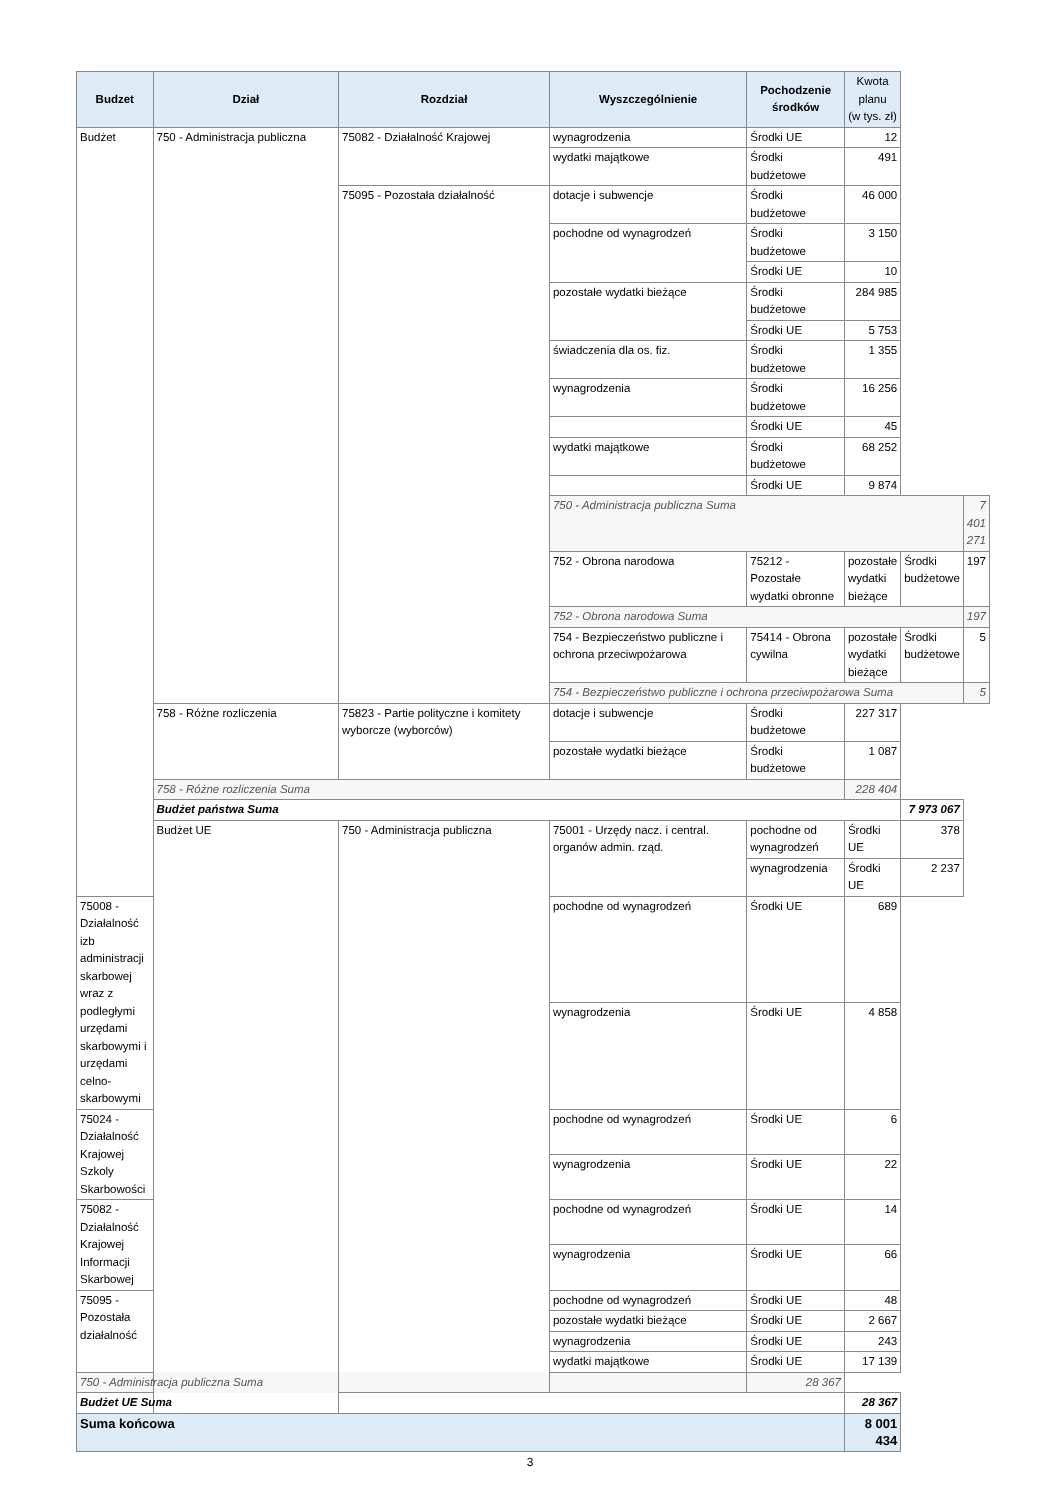| Budzet | Dział | Rozdział | Wyszczególnienie | Pochodzenie środków | Kwota planu (w tys. zł) | | |
| --- | --- | --- | --- | --- | --- | --- | --- |
| Budżet | 750 - Administracja publiczna | 75082 - Działalność Krajowej | wynagrodzenia | Środki UE | 12 | | |
| | | | wydatki majątkowe | Środki budżetowe | 491 | | |
| | | 75095 - Pozostała działalność | dotacje i subwencje | Środki budżetowe | 46 000 | | |
| | | | pochodne od wynagrodzeń | Środki budżetowe | 3 150 | | |
| | | | | Środki UE | 10 | | |
| | | | pozostałe wydatki bieżące | Środki budżetowe | 284 985 | | |
| | | | | Środki UE | 5 753 | | |
| | | | świadczenia dla os. fiz. | Środki budżetowe | 1 355 | | |
| | | | wynagrodzenia | Środki budżetowe | 16 256 | | |
| | | | | Środki UE | 45 | | |
| | | | wydatki majątkowe | Środki budżetowe | 68 252 | | |
| | | | | Środki UE | 9 874 | | |
| | | | 750 - Administracja publiczna Suma | | | | 7 401 271 |
| | | | 752 - Obrona narodowa | 75212 - Pozostałe wydatki obronne | pozostałe wydatki bieżące | Środki budżetowe | 197 |
| | | | 752 - Obrona narodowa Suma | | | | 197 |
| | | | 754 - Bezpieczeństwo publiczne i ochrona przeciwpożarowa | 75414 - Obrona cywilna | pozostałe wydatki bieżące | Środki budżetowe | 5 |
| | | | 754 - Bezpieczeństwo publiczne i ochrona przeciwpożarowa Suma | | | | 5 |
| | 758 - Różne rozliczenia | 75823 - Partie polityczne i komitety wyborcze (wyborców) | dotacje i subwencje | Środki budżetowe | 227 317 | | |
| | | | pozostałe wydatki bieżące | Środki budżetowe | 1 087 | | |
| | 758 - Różne rozliczenia Suma | | | | 228 404 | | |
| | Budżet państwa Suma | | | | | 7 973 067 | |
| | Budżet UE | 750 - Administracja publiczna | 75001 - Urzędy nacz. i central. organów admin. rząd. | pochodne od wynagrodzeń | Środki UE | 378 | |
| | | | | wynagrodzenia | Środki UE | 2 237 | |
| 75008 - Działalność izb administracji skarbowej wraz z podległymi urzędami skarbowymi i urzędami celno-skarbowymi | | | pochodne od wynagrodzeń | Środki UE | 689 | | |
| | | | wynagrodzenia | Środki UE | 4 858 | | |
| 75024 - Działalność Krajowej Szkoly Skarbowości | | | pochodne od wynagrodzeń | Środki UE | 6 | | |
| | | | wynagrodzenia | Środki UE | 22 | | |
| 75082 - Działalność Krajowej Informacji Skarbowej | | | pochodne od wynagrodzeń | Środki UE | 14 | | |
| | | | wynagrodzenia | Środki UE | 66 | | |
| 75095 - Pozostała działalność | | | pochodne od wynagrodzeń | Środki UE | 48 | | |
| | | | pozostałe wydatki bieżące | Środki UE | 2 667 | | |
| | | | wynagrodzenia | Środki UE | 243 | | |
| | | | wydatki majątkowe | Środki UE | 17 139 | | |
| 750 - Administracja publiczna Suma | | | | 28 367 | | | |
| Budżet UE Suma | | | | | 28 367 | | |
| Suma końcowa | | | | | 8 001 434 | | |
3